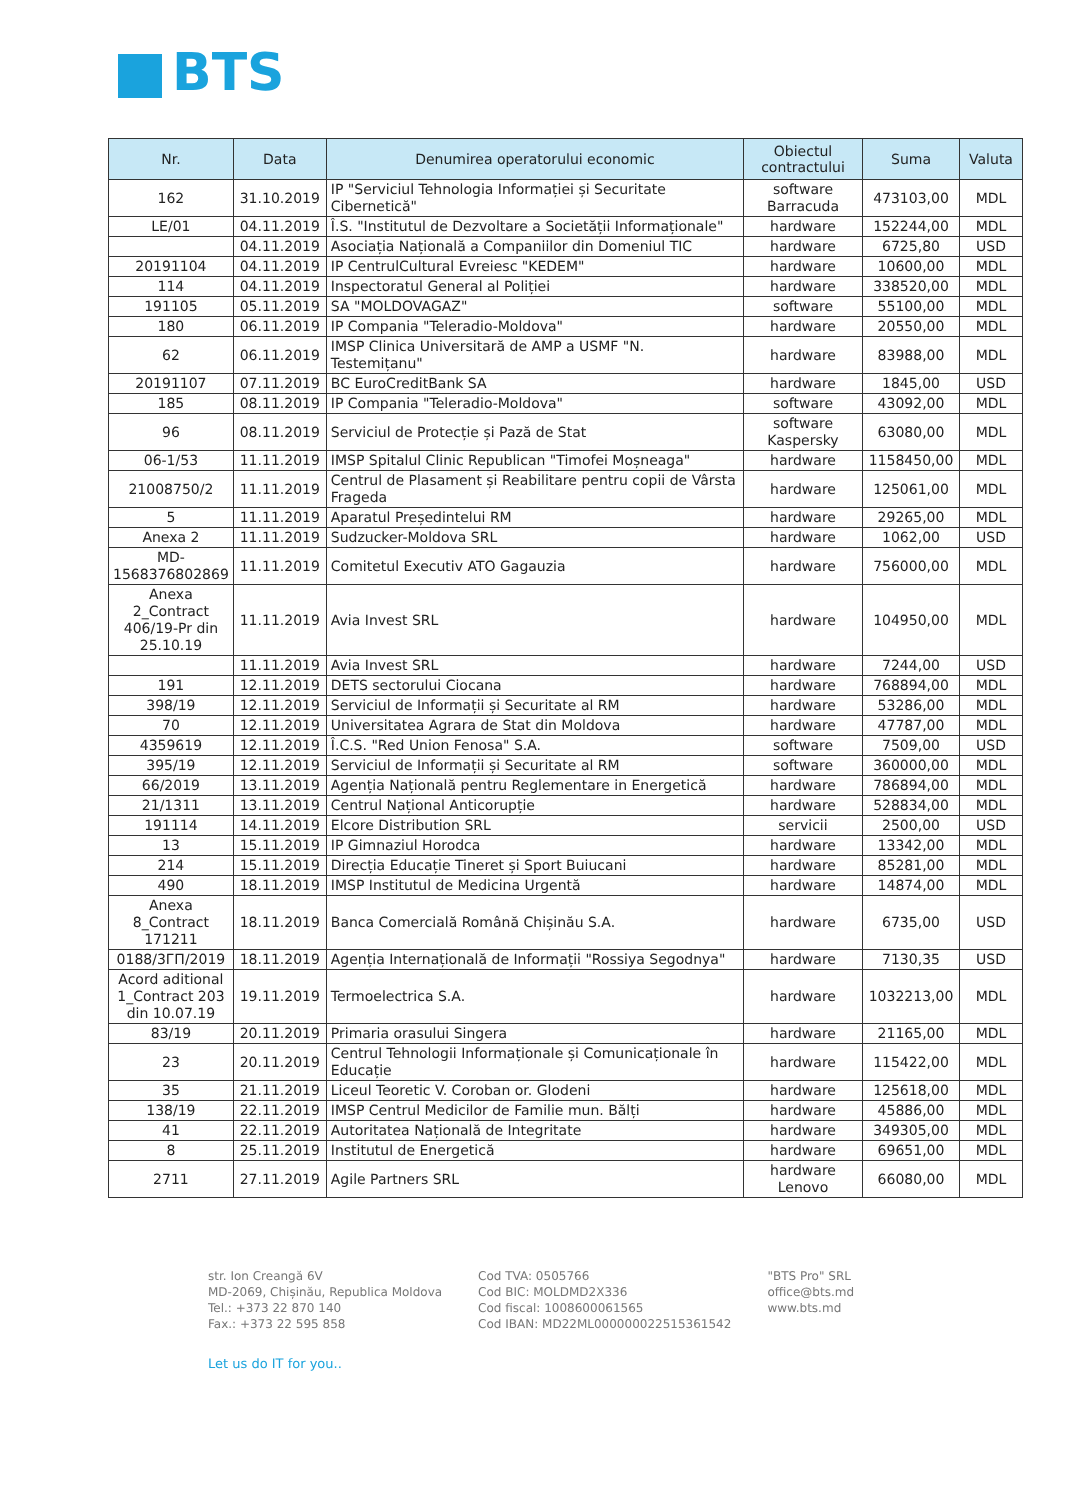BTS
| Nr. | Data | Denumirea operatorului economic | Obiectul contractului | Suma | Valuta |
| --- | --- | --- | --- | --- | --- |
| 162 | 31.10.2019 | IP "Serviciul Tehnologia Informației și Securitate Cibernetică" | software Barracuda | 473103,00 | MDL |
| LE/01 | 04.11.2019 | Î.S. "Institutul de Dezvoltare a Societății Informaționale" | hardware | 152244,00 | MDL |
| | 04.11.2019 | Asociația Națională a Companiilor din Domeniul TIC | hardware | 6725,80 | USD |
| 20191104 | 04.11.2019 | IP CentrulCultural Evreiesc "KEDEM" | hardware | 10600,00 | MDL |
| 114 | 04.11.2019 | Inspectoratul General al Poliției | hardware | 338520,00 | MDL |
| 191105 | 05.11.2019 | SA "MOLDOVAGAZ" | software | 55100,00 | MDL |
| 180 | 06.11.2019 | IP Compania "Teleradio-Moldova" | hardware | 20550,00 | MDL |
| 62 | 06.11.2019 | IMSP Clinica Universitară de AMP a USMF "N. Testemițanu" | hardware | 83988,00 | MDL |
| 20191107 | 07.11.2019 | BC EuroCreditBank SA | hardware | 1845,00 | USD |
| 185 | 08.11.2019 | IP Compania "Teleradio-Moldova" | software | 43092,00 | MDL |
| 96 | 08.11.2019 | Serviciul de Protecție și Pază de Stat | software Kaspersky | 63080,00 | MDL |
| 06-1/53 | 11.11.2019 | IMSP Spitalul Clinic Republican "Timofei Moșneaga" | hardware | 1158450,00 | MDL |
| 21008750/2 | 11.11.2019 | Centrul de Plasament și Reabilitare pentru copii de Vârsta Frageda | hardware | 125061,00 | MDL |
| 5 | 11.11.2019 | Aparatul Președintelui RM | hardware | 29265,00 | MDL |
| Anexa 2 | 11.11.2019 | Sudzucker-Moldova SRL | hardware | 1062,00 | USD |
| MD-1568376802869 | 11.11.2019 | Comitetul Executiv ATO Gagauzia | hardware | 756000,00 | MDL |
| Anexa 2_Contract 406/19-Pr din 25.10.19 | 11.11.2019 | Avia Invest SRL | hardware | 104950,00 | MDL |
| | 11.11.2019 | Avia Invest SRL | hardware | 7244,00 | USD |
| 191 | 12.11.2019 | DETS sectorului Ciocana | hardware | 768894,00 | MDL |
| 398/19 | 12.11.2019 | Serviciul de Informații și Securitate al RM | hardware | 53286,00 | MDL |
| 70 | 12.11.2019 | Universitatea Agrara de Stat din Moldova | hardware | 47787,00 | MDL |
| 4359619 | 12.11.2019 | Î.C.S. "Red Union Fenosa" S.A. | software | 7509,00 | USD |
| 395/19 | 12.11.2019 | Serviciul de Informații și Securitate al RM | software | 360000,00 | MDL |
| 66/2019 | 13.11.2019 | Agenția Națională pentru Reglementare in Energetică | hardware | 786894,00 | MDL |
| 21/1311 | 13.11.2019 | Centrul Național Anticorupție | hardware | 528834,00 | MDL |
| 191114 | 14.11.2019 | Elcore Distribution SRL | servicii | 2500,00 | USD |
| 13 | 15.11.2019 | IP Gimnaziul Horodca | hardware | 13342,00 | MDL |
| 214 | 15.11.2019 | Direcția Educație Tineret și Sport Buiucani | hardware | 85281,00 | MDL |
| 490 | 18.11.2019 | IMSP Institutul de Medicina Urgentă | hardware | 14874,00 | MDL |
| Anexa 8_Contract 171211 | 18.11.2019 | Banca Comercială Română Chișinău S.A. | hardware | 6735,00 | USD |
| 0188/3ГП/2019 | 18.11.2019 | Agenția Internațională de Informații "Rossiya Segodnya" | hardware | 7130,35 | USD |
| Acord aditional 1_Contract 203 din 10.07.19 | 19.11.2019 | Termoelectrica S.A. | hardware | 1032213,00 | MDL |
| 83/19 | 20.11.2019 | Primaria orasului Singera | hardware | 21165,00 | MDL |
| 23 | 20.11.2019 | Centrul Tehnologii Informaționale și Comunicaționale în Educație | hardware | 115422,00 | MDL |
| 35 | 21.11.2019 | Liceul Teoretic V. Coroban or. Glodeni | hardware | 125618,00 | MDL |
| 138/19 | 22.11.2019 | IMSP Centrul Medicilor de Familie mun. Bălți | hardware | 45886,00 | MDL |
| 41 | 22.11.2019 | Autoritatea Națională de Integritate | hardware | 349305,00 | MDL |
| 8 | 25.11.2019 | Institutul de Energetică | hardware | 69651,00 | MDL |
| 2711 | 27.11.2019 | Agile Partners SRL | hardware Lenovo | 66080,00 | MDL |
str. Ion Creangă 6V
MD-2069, Chișinău, Republica Moldova
Tel.: +373 22 870 140
Fax.: +373 22 595 858
Cod TVA: 0505766
Cod BIC: MOLDMD2X336
Cod fiscal: 1008600061565
Cod IBAN: MD22ML000000022515361542
"BTS Pro" SRL
office@bts.md
www.bts.md
Let us do IT for you..